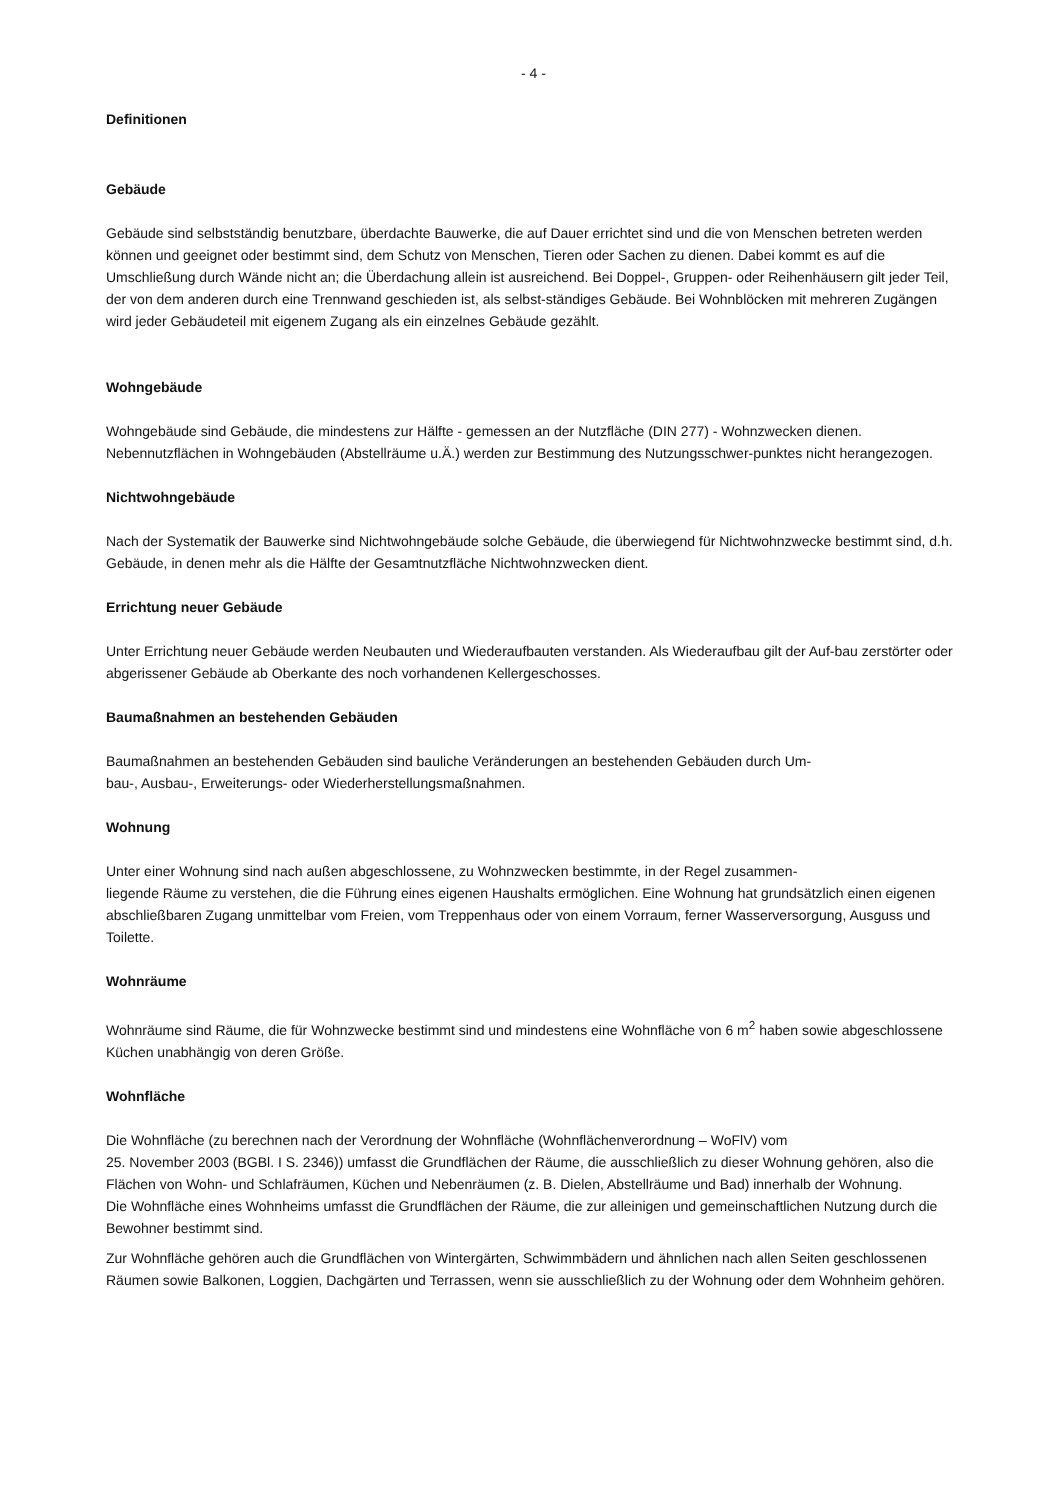- 4 -
Definitionen
Gebäude
Gebäude sind selbstständig benutzbare, überdachte Bauwerke, die auf Dauer errichtet sind und die von Menschen betreten werden können und geeignet oder bestimmt sind, dem Schutz von Menschen, Tieren oder Sachen zu dienen. Dabei kommt es auf die Umschließung durch Wände nicht an; die Überdachung allein ist ausreichend. Bei Doppel-, Gruppen- oder Reihenhäusern gilt jeder Teil, der von dem anderen durch eine Trennwand geschieden ist, als selbst-ständiges Gebäude. Bei Wohnblöcken mit mehreren Zugängen wird jeder Gebäudeteil mit eigenem Zugang als ein einzelnes Gebäude gezählt.
Wohngebäude
Wohngebäude sind Gebäude, die mindestens zur Hälfte - gemessen an der Nutzfläche (DIN 277) - Wohnzwecken dienen. Nebennutzflächen in Wohngebäuden (Abstellräume u.Ä.) werden zur Bestimmung des Nutzungsschwer-punktes nicht herangezogen.
Nichtwohngebäude
Nach der Systematik der Bauwerke sind Nichtwohngebäude solche Gebäude, die überwiegend für Nichtwohnzwecke bestimmt sind, d.h. Gebäude, in denen mehr als die Hälfte der Gesamtnutzfläche Nichtwohnzwecken dient.
Errichtung neuer Gebäude
Unter Errichtung neuer Gebäude werden Neubauten und Wiederaufbauten verstanden. Als Wiederaufbau gilt der Auf-bau zerstörter oder abgerissener Gebäude ab Oberkante des noch vorhandenen Kellergeschosses.
Baumaßnahmen an bestehenden Gebäuden
Baumaßnahmen an bestehenden Gebäuden sind bauliche Veränderungen an bestehenden Gebäuden durch Um-
bau-, Ausbau-, Erweiterungs- oder Wiederherstellungsmaßnahmen.
Wohnung
Unter einer Wohnung sind nach außen abgeschlossene, zu Wohnzwecken bestimmte, in der Regel zusammen-
liegende Räume zu verstehen, die die Führung eines eigenen Haushalts ermöglichen. Eine Wohnung hat grundsätzlich einen eigenen abschließbaren Zugang unmittelbar vom Freien, vom Treppenhaus oder von einem Vorraum, ferner Wasserversorgung, Ausguss und Toilette.
Wohnräume
Wohnräume sind Räume, die für Wohnzwecke bestimmt sind und mindestens eine Wohnfläche von 6 m<sup>2</sup> haben sowie abgeschlossene Küchen unabhängig von deren Größe.
Wohnfläche
Die Wohnfläche (zu berechnen nach der Verordnung der Wohnfläche (Wohnflächenverordnung – WoFlV) vom
25. November 2003 (BGBl. I S. 2346)) umfasst die Grundflächen der Räume, die ausschließlich zu dieser Wohnung gehören, also die Flächen von Wohn- und Schlafräumen, Küchen und Nebenräumen (z. B. Dielen, Abstellräume und Bad) innerhalb der Wohnung.
Die Wohnfläche eines Wohnheims umfasst die Grundflächen der Räume, die zur alleinigen und gemeinschaftlichen Nutzung durch die Bewohner bestimmt sind.
Zur Wohnfläche gehören auch die Grundflächen von Wintergärten, Schwimmbädern und ähnlichen nach allen Seiten geschlossenen Räumen sowie Balkonen, Loggien, Dachgärten und Terrassen, wenn sie ausschließlich zu der Wohnung oder dem Wohnheim gehören.